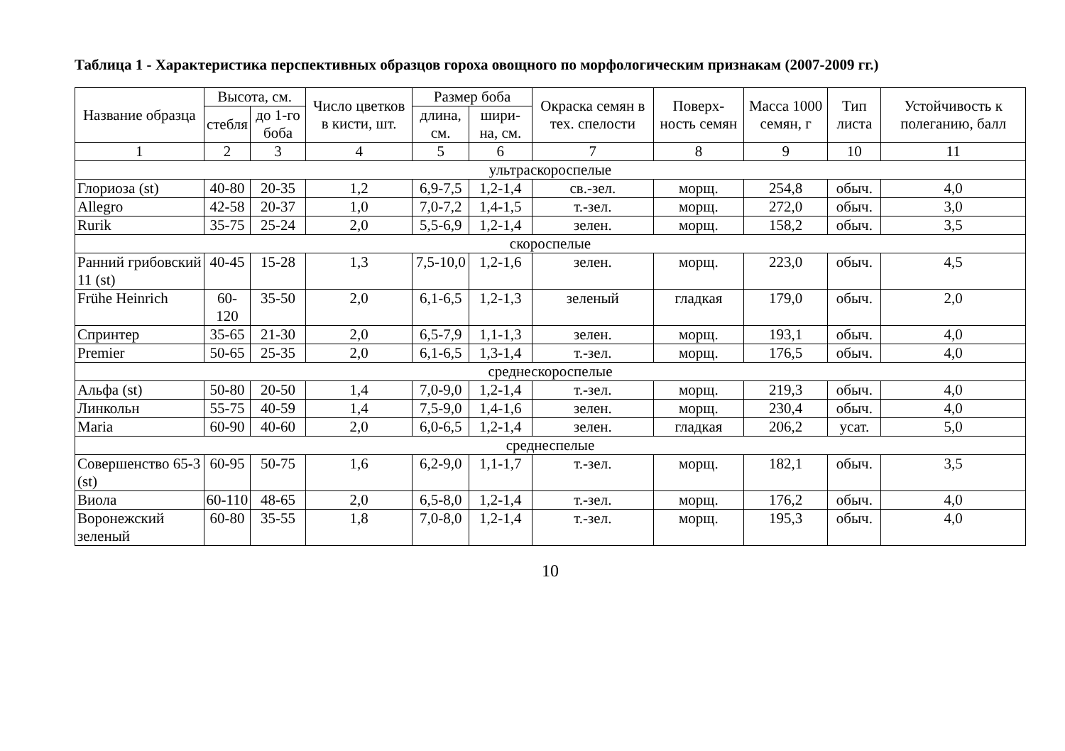Таблица 1 - Характеристика перспективных образцов гороха овощного по морфологическим признакам (2007-2009 гг.)
| Название образца | Высота, см. | | Число цветков в кисти, шт. | Размер боба | | Окраска семян в тех. спелости | Поверх-ность семян | Масса 1000 семян, г | Тип листа | Устойчивость к полеганию, балл |
| --- | --- | --- | --- | --- | --- | --- | --- | --- | --- | --- |
| | стебля | до 1-го боба | | длина, см. | шири-на, см. | | | | | |
| 1 | 2 | 3 | 4 | 5 | 6 | 7 | 8 | 9 | 10 | 11 |
| ультраскороспелые | | | | | | | | | | |
| Глориоза (st) | 40-80 | 20-35 | 1,2 | 6,9-7,5 | 1,2-1,4 | св.-зел. | морщ. | 254,8 | обыч. | 4,0 |
| Allegro | 42-58 | 20-37 | 1,0 | 7,0-7,2 | 1,4-1,5 | т.-зел. | морщ. | 272,0 | обыч. | 3,0 |
| Rurik | 35-75 | 25-24 | 2,0 | 5,5-6,9 | 1,2-1,4 | зелен. | морщ. | 158,2 | обыч. | 3,5 |
| скороспелые | | | | | | | | | | |
| Ранний грибовский 11 (st) | 40-45 | 15-28 | 1,3 | 7,5-10,0 | 1,2-1,6 | зелен. | морщ. | 223,0 | обыч. | 4,5 |
| Frühe Heinrich | 60-120 | 35-50 | 2,0 | 6,1-6,5 | 1,2-1,3 | зеленый | гладкая | 179,0 | обыч. | 2,0 |
| Спринтер | 35-65 | 21-30 | 2,0 | 6,5-7,9 | 1,1-1,3 | зелен. | морщ. | 193,1 | обыч. | 4,0 |
| Premier | 50-65 | 25-35 | 2,0 | 6,1-6,5 | 1,3-1,4 | т.-зел. | морщ. | 176,5 | обыч. | 4,0 |
| среднескороспелые | | | | | | | | | | |
| Альфа (st) | 50-80 | 20-50 | 1,4 | 7,0-9,0 | 1,2-1,4 | т.-зел. | морщ. | 219,3 | обыч. | 4,0 |
| Линкольн | 55-75 | 40-59 | 1,4 | 7,5-9,0 | 1,4-1,6 | зелен. | морщ. | 230,4 | обыч. | 4,0 |
| Maria | 60-90 | 40-60 | 2,0 | 6,0-6,5 | 1,2-1,4 | зелен. | гладкая | 206,2 | усат. | 5,0 |
| среднеспелые | | | | | | | | | | |
| Совершенство 65-3 (st) | 60-95 | 50-75 | 1,6 | 6,2-9,0 | 1,1-1,7 | т.-зел. | морщ. | 182,1 | обыч. | 3,5 |
| Виола | 60-110 | 48-65 | 2,0 | 6,5-8,0 | 1,2-1,4 | т.-зел. | морщ. | 176,2 | обыч. | 4,0 |
| Воронежский зеленый | 60-80 | 35-55 | 1,8 | 7,0-8,0 | 1,2-1,4 | т.-зел. | морщ. | 195,3 | обыч. | 4,0 |
10